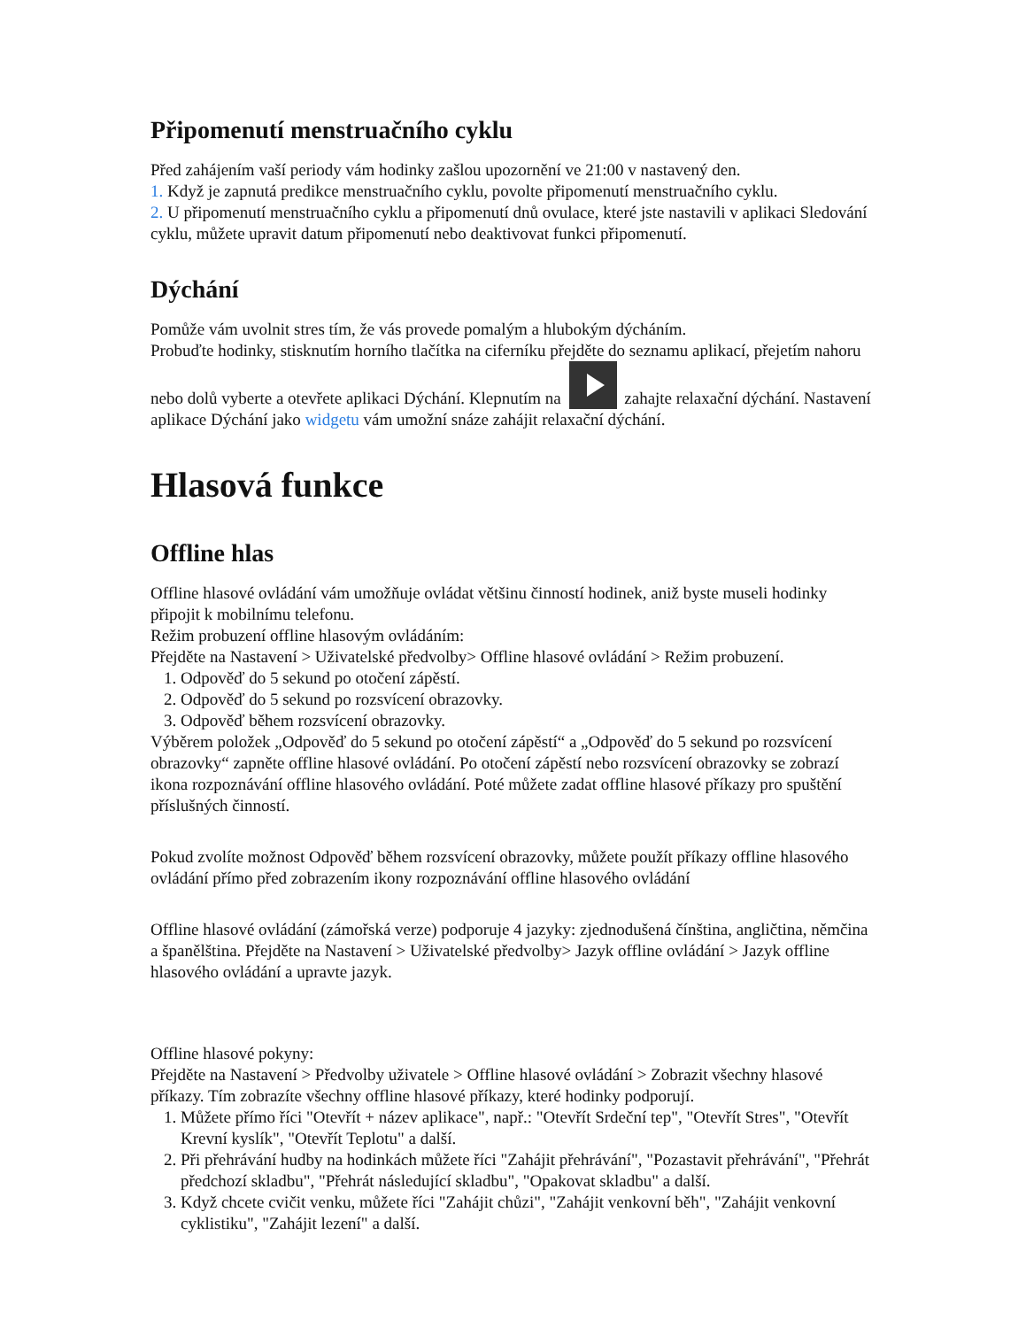Připomenutí menstruačního cyklu
Před zahájením vaší periody vám hodinky zašlou upozornění ve 21:00 v nastavený den.
1. Když je zapnutá predikce menstruačního cyklu, povolte připomenutí menstruačního cyklu.
2. U připomenutí menstruačního cyklu a připomenutí dnů ovulace, které jste nastavili v aplikaci Sledování cyklu, můžete upravit datum připomenutí nebo deaktivovat funkci připomenutí.
Dýchání
Pomůže vám uvolnit stres tím, že vás provede pomalým a hlubokým dýcháním.
Probuďte hodinky, stisknutím horního tlačítka na ciferníku přejděte do seznamu aplikací, přejetím nahoru nebo dolů vyberte a otevřete aplikaci Dýchání. Klepnutím na zahajte relaxační dýchání. Nastavení aplikace Dýchání jako widgetu vám umožní snáze zahájit relaxační dýchání.
Hlasová funkce
Offline hlas
Offline hlasové ovládání vám umožňuje ovládat většinu činností hodinek, aniž byste museli hodinky připojit k mobilnímu telefonu.
Režim probuzení offline hlasovým ovládáním:
Přejděte na Nastavení > Uživatelské předvolby> Offline hlasové ovládání > Režim probuzení.
1. Odpověď do 5 sekund po otočení zápěstí.
2. Odpověď do 5 sekund po rozsvícení obrazovky.
3. Odpověď během rozsvícení obrazovky.
Výběrem položek „Odpověď do 5 sekund po otočení zápěstí“ a „Odpověď do 5 sekund po rozsvícení obrazovky“ zapněte offline hlasové ovládání. Po otočení zápěstí nebo rozsvícení obrazovky se zobrazí ikona rozpoznávání offline hlasového ovládání. Poté můžete zadat offline hlasové příkazy pro spuštění příslušných činností.
Pokud zvolíte možnost Odpověď během rozsvícení obrazovky, můžete použít příkazy offline hlasového ovládání přímo před zobrazením ikony rozpoznávání offline hlasového ovládání
Offline hlasové ovládání (zámořská verze) podporuje 4 jazyky: zjednodušená čínština, angličtina, němčina a španělština. Přejděte na Nastavení > Uživatelské předvolby> Jazyk offline ovládání > Jazyk offline hlasového ovládání a upravte jazyk.
Offline hlasové pokyny:
Přejděte na Nastavení > Předvolby uživatele > Offline hlasové ovládání > Zobrazit všechny hlasové příkazy. Tím zobrazíte všechny offline hlasové příkazy, které hodinky podporují.
1. Můžete přímo říci "Otevřít + název aplikace", např.: "Otevřít Srdeční tep", "Otevřít Stres", "Otevřít Krevní kyslík", "Otevřít Teplotu" a další.
2. Při přehrávání hudby na hodinkách můžete říci "Zahájit přehrávání", "Pozastavit přehrávání", "Přehrát předchozí skladbu", "Přehrát následující skladbu", "Opakovat skladbu" a další.
3. Když chcete cvičit venku, můžete říci "Zahájit chůzi", "Zahájit venkovní běh", "Zahájit venkovní cyklistiku", "Zahájit lezení" a další.